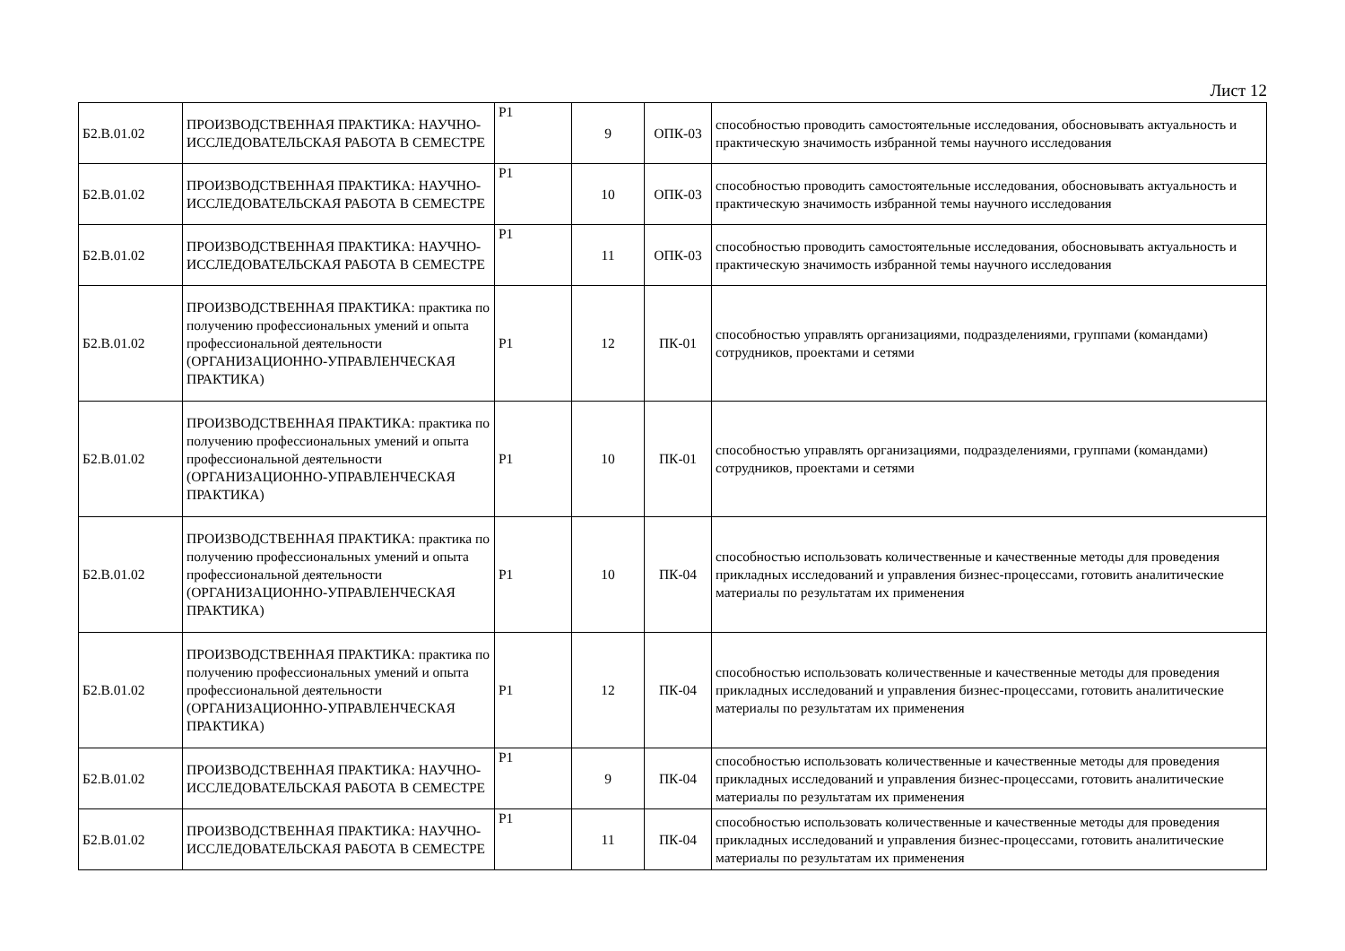Лист 12
| Б2.В.01.02 | ПРОИЗВОДСТВЕННАЯ ПРАКТИКА: НАУЧНО-ИССЛЕДОВАТЕЛЬСКАЯ РАБОТА В СЕМЕСТРЕ | Р1 | 9 | ОПК-03 | способностью проводить самостоятельные исследования, обосновывать актуальность и практическую значимость избранной темы научного исследования |
| Б2.В.01.02 | ПРОИЗВОДСТВЕННАЯ ПРАКТИКА: НАУЧНО-ИССЛЕДОВАТЕЛЬСКАЯ РАБОТА В СЕМЕСТРЕ | Р1 | 10 | ОПК-03 | способностью проводить самостоятельные исследования, обосновывать актуальность и практическую значимость избранной темы научного исследования |
| Б2.В.01.02 | ПРОИЗВОДСТВЕННАЯ ПРАКТИКА: НАУЧНО-ИССЛЕДОВАТЕЛЬСКАЯ РАБОТА В СЕМЕСТРЕ | Р1 | 11 | ОПК-03 | способностью проводить самостоятельные исследования, обосновывать актуальность и практическую значимость избранной темы научного исследования |
| Б2.В.01.02 | ПРОИЗВОДСТВЕННАЯ ПРАКТИКА: практика по получению профессиональных умений и опыта профессиональной деятельности (ОРГАНИЗАЦИОННО-УПРАВЛЕНЧЕСКАЯ ПРАКТИКА) | Р1 | 12 | ПК-01 | способностью управлять организациями, подразделениями, группами (командами) сотрудников, проектами и сетями |
| Б2.В.01.02 | ПРОИЗВОДСТВЕННАЯ ПРАКТИКА: практика по получению профессиональных умений и опыта профессиональной деятельности (ОРГАНИЗАЦИОННО-УПРАВЛЕНЧЕСКАЯ ПРАКТИКА) | Р1 | 10 | ПК-01 | способностью управлять организациями, подразделениями, группами (командами) сотрудников, проектами и сетями |
| Б2.В.01.02 | ПРОИЗВОДСТВЕННАЯ ПРАКТИКА: практика по получению профессиональных умений и опыта профессиональной деятельности (ОРГАНИЗАЦИОННО-УПРАВЛЕНЧЕСКАЯ ПРАКТИКА) | Р1 | 10 | ПК-04 | способностью использовать количественные и качественные методы для проведения прикладных исследований и управления бизнес-процессами, готовить аналитические материалы по результатам их применения |
| Б2.В.01.02 | ПРОИЗВОДСТВЕННАЯ ПРАКТИКА: практика по получению профессиональных умений и опыта профессиональной деятельности (ОРГАНИЗАЦИОННО-УПРАВЛЕНЧЕСКАЯ ПРАКТИКА) | Р1 | 12 | ПК-04 | способностью использовать количественные и качественные методы для проведения прикладных исследований и управления бизнес-процессами, готовить аналитические материалы по результатам их применения |
| Б2.В.01.02 | ПРОИЗВОДСТВЕННАЯ ПРАКТИКА: НАУЧНО-ИССЛЕДОВАТЕЛЬСКАЯ РАБОТА В СЕМЕСТРЕ | Р1 | 9 | ПК-04 | способностью использовать количественные и качественные методы для проведения прикладных исследований и управления бизнес-процессами, готовить аналитические материалы по результатам их применения |
| Б2.В.01.02 | ПРОИЗВОДСТВЕННАЯ ПРАКТИКА: НАУЧНО-ИССЛЕДОВАТЕЛЬСКАЯ РАБОТА В СЕМЕСТРЕ | Р1 | 11 | ПК-04 | способностью использовать количественные и качественные методы для проведения прикладных исследований и управления бизнес-процессами, готовить аналитические материалы по результатам их применения |